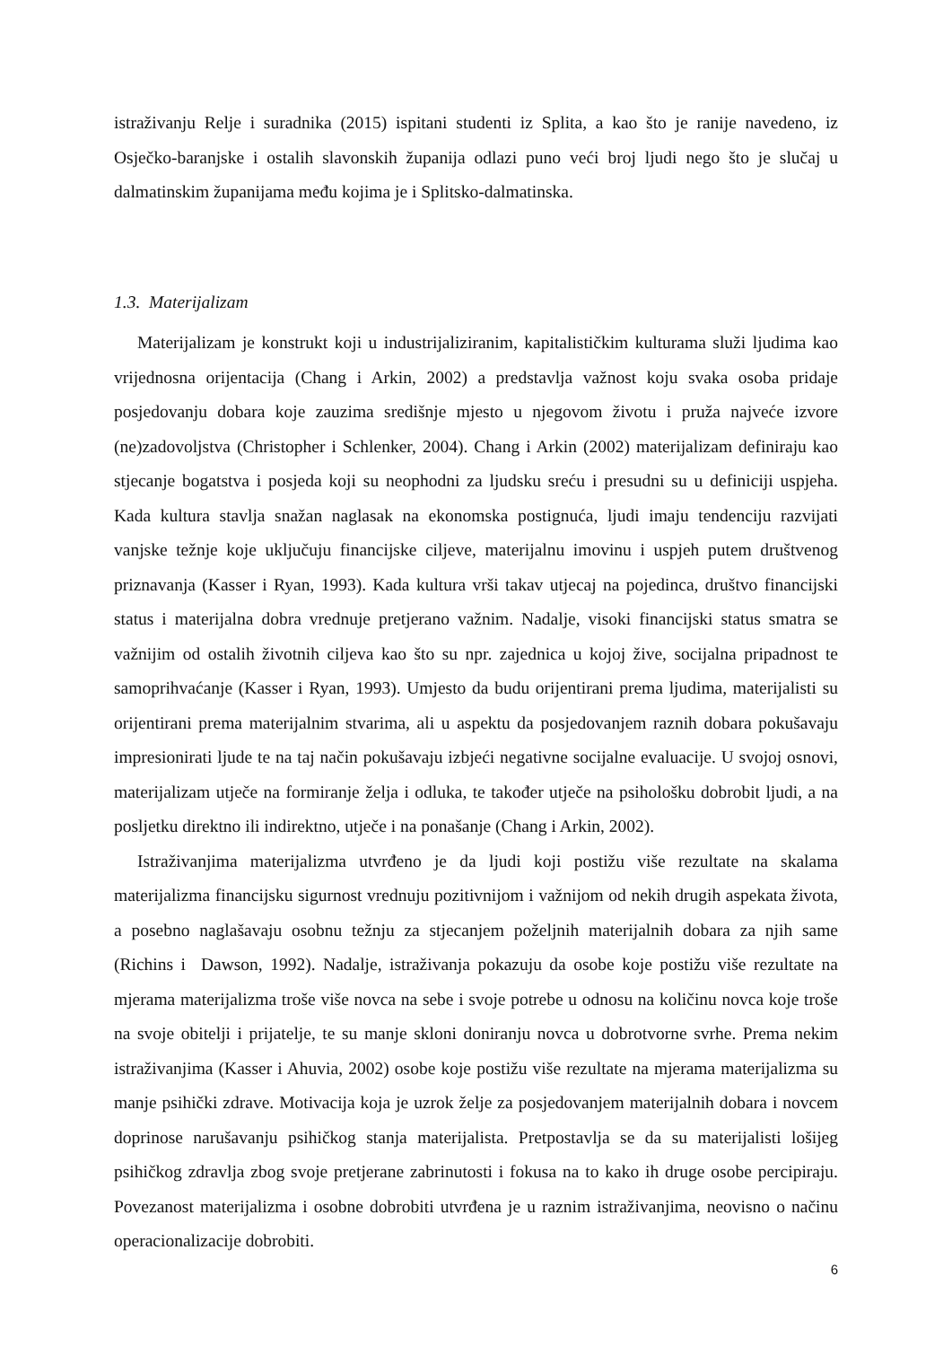istraživanju Relje i suradnika (2015) ispitani studenti iz Splita, a kao što je ranije navedeno, iz Osječko-baranjske i ostalih slavonskih županija odlazi puno veći broj ljudi nego što je slučaj u dalmatinskim županijama među kojima je i Splitsko-dalmatinska.
1.3. Materijalizam
Materijalizam je konstrukt koji u industrijaliziranim, kapitalističkim kulturama služi ljudima kao vrijednosna orijentacija (Chang i Arkin, 2002) a predstavlja važnost koju svaka osoba pridaje posjedovanju dobara koje zauzima središnje mjesto u njegovom životu i pruža najveće izvore (ne)zadovoljstva (Christopher i Schlenker, 2004). Chang i Arkin (2002) materijalizam definiraju kao stjecanje bogatstva i posjeda koji su neophodni za ljudsku sreću i presudni su u definiciji uspjeha. Kada kultura stavlja snažan naglasak na ekonomska postignuća, ljudi imaju tendenciju razvijati vanjske težnje koje uključuju financijske ciljeve, materijalnu imovinu i uspjeh putem društvenog priznavanja (Kasser i Ryan, 1993). Kada kultura vrši takav utjecaj na pojedinca, društvo financijski status i materijalna dobra vrednuje pretjerano važnim. Nadalje, visoki financijski status smatra se važnijim od ostalih životnih ciljeva kao što su npr. zajednica u kojoj žive, socijalna pripadnost te samoprihvaćanje (Kasser i Ryan, 1993). Umjesto da budu orijentirani prema ljudima, materijalisti su orijentirani prema materijalnim stvarima, ali u aspektu da posjedovanjem raznih dobara pokušavaju impresionirati ljude te na taj način pokušavaju izbjeći negativne socijalne evaluacije. U svojoj osnovi, materijalizam utječe na formiranje želja i odluka, te također utječe na psihološku dobrobit ljudi, a na posljetku direktno ili indirektno, utječe i na ponašanje (Chang i Arkin, 2002).
Istraživanjima materijalizma utvrđeno je da ljudi koji postižu više rezultate na skalama materijalizma financijsku sigurnost vrednuju pozitivnijom i važnijom od nekih drugih aspekata života, a posebno naglašavaju osobnu težnju za stjecanjem poželjnih materijalnih dobara za njih same (Richins i Dawson, 1992). Nadalje, istraživanja pokazuju da osobe koje postižu više rezultate na mjerama materijalizma troše više novca na sebe i svoje potrebe u odnosu na količinu novca koje troše na svoje obitelji i prijatelje, te su manje skloni doniranju novca u dobrotvorne svrhe. Prema nekim istraživanjima (Kasser i Ahuvia, 2002) osobe koje postižu više rezultate na mjerama materijalizma su manje psihički zdrave. Motivacija koja je uzrok želje za posjedovanjem materijalnih dobara i novcem doprinose narušavanju psihičkog stanja materijalista. Pretpostavlja se da su materijalisti lošijeg psihičkog zdravlja zbog svoje pretjerane zabrinutosti i fokusa na to kako ih druge osobe percipiraju. Povezanost materijalizma i osobne dobrobiti utvrđena je u raznim istraživanjima, neovisno o načinu operacionalizacije dobrobiti.
6